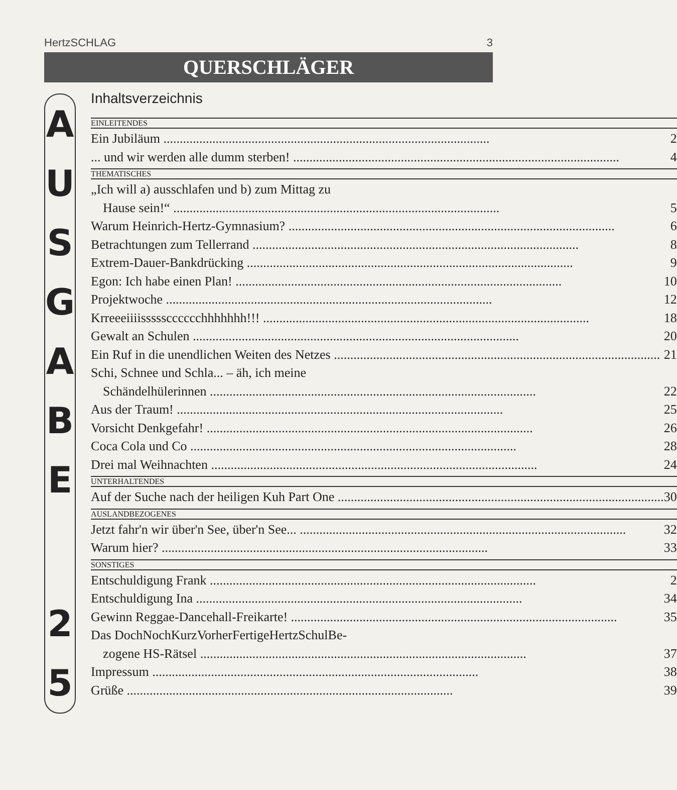HertzSCHLAG 3
QUERSCHLÄGER
A
U
S
G
A
B
E
2
5
Inhaltsverzeichnis
EINLEITENDES
Ein Jubiläum 2
... und wir werden alle dumm sterben! 4
THEMATISCHES
„Ich will a) ausschlafen und b) zum Mittag zu
Hause sein!“5
Warum Heinrich-Hertz-Gymnasium? 6
Betrachtungen zum Tellerrand 8
Extrem-Dauer-Bankdrücking 9
Egon: Ich habe einen Plan! 10
Projektwoche 12
Krreeeiiiissssscccccchhhhhhh!!! 18
Gewalt an Schulen 20
Ein Ruf in die unendlichen Weiten des Netzes 21
Schi, Schnee und Schla... – äh, ich meine
Schändelhülerinnen 22
Aus der Traum! 25
Vorsicht Denkgefahr! 26
Coca Cola und Co 28
Drei mal Weihnachten 24
UNTERHALTENDES
Auf der Suche nach der heiligen Kuh Part One 30
AUSLANDBEZOGENES
Jetzt fahr'n wir über'n See, über'n See... 32
Warum hier? 33
SONSTIGES
Entschuldigung Frank 2
Entschuldigung Ina 34
Gewinn Reggae-Dancehall-Freikarte! 35
Das DochNochKurzVorherFertigeHertzSchulBe-
zogene HS-Rätsel 37
Impressum 38
Grüße 39